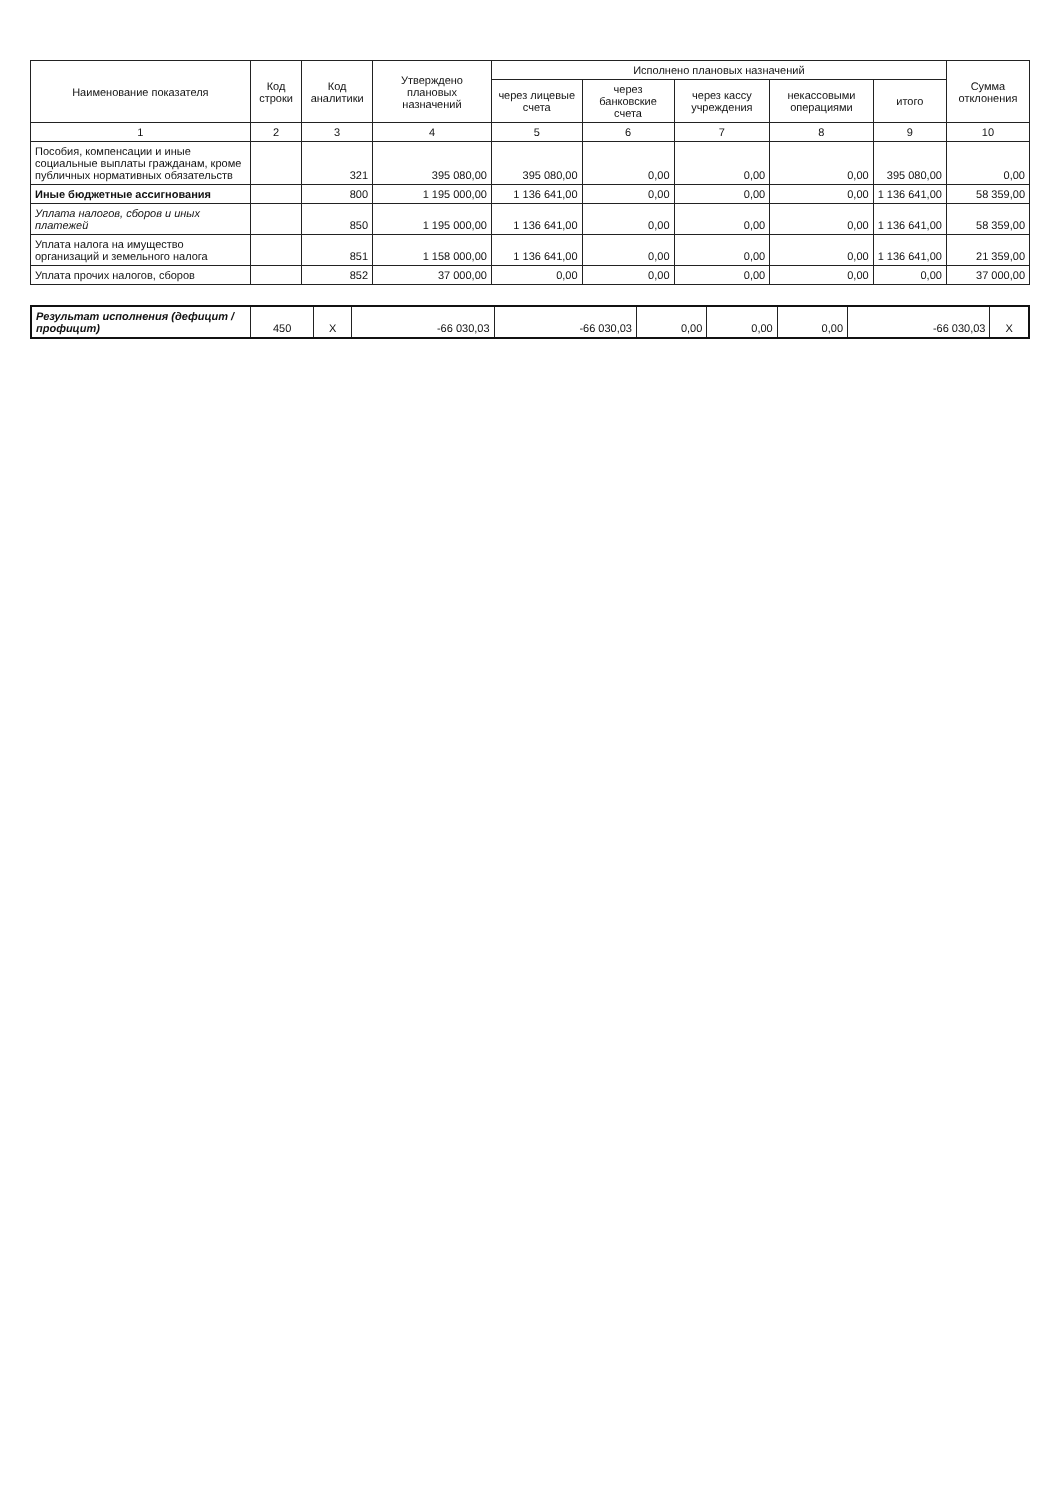| Наименование показателя | Код строки | Код аналитики | Утверждено плановых назначений | Исполнено плановых назначений | | | | | Сумма отклонения |
| --- | --- | --- | --- | --- | --- | --- | --- | --- | --- |
| | | | | через лицевые счета | через банковские счета | через кассу учреждения | некассовыми операциями | итого | |
| 1 | 2 | 3 | 4 | 5 | 6 | 7 | 8 | 9 | 10 |
| Пособия, компенсации и иные социальные выплаты гражданам, кроме публичных нормативных обязательств | | 321 | 395 080,00 | 395 080,00 | 0,00 | 0,00 | 0,00 | 395 080,00 | 0,00 |
| Иные бюджетные ассигнования | | 800 | 1 195 000,00 | 1 136 641,00 | 0,00 | 0,00 | 0,00 | 1 136 641,00 | 58 359,00 |
| Уплата налогов, сборов и иных платежей | | 850 | 1 195 000,00 | 1 136 641,00 | 0,00 | 0,00 | 0,00 | 1 136 641,00 | 58 359,00 |
| Уплата налога на имущество организаций и земельного налога | | 851 | 1 158 000,00 | 1 136 641,00 | 0,00 | 0,00 | 0,00 | 1 136 641,00 | 21 359,00 |
| Уплата прочих налогов, сборов | | 852 | 37 000,00 | 0,00 | 0,00 | 0,00 | 0,00 | 0,00 | 37 000,00 |
| Результат исполнения (дефицит / профицит) | 450 | X | -66 030,03 | -66 030,03 | 0,00 | 0,00 | 0,00 | -66 030,03 | X |